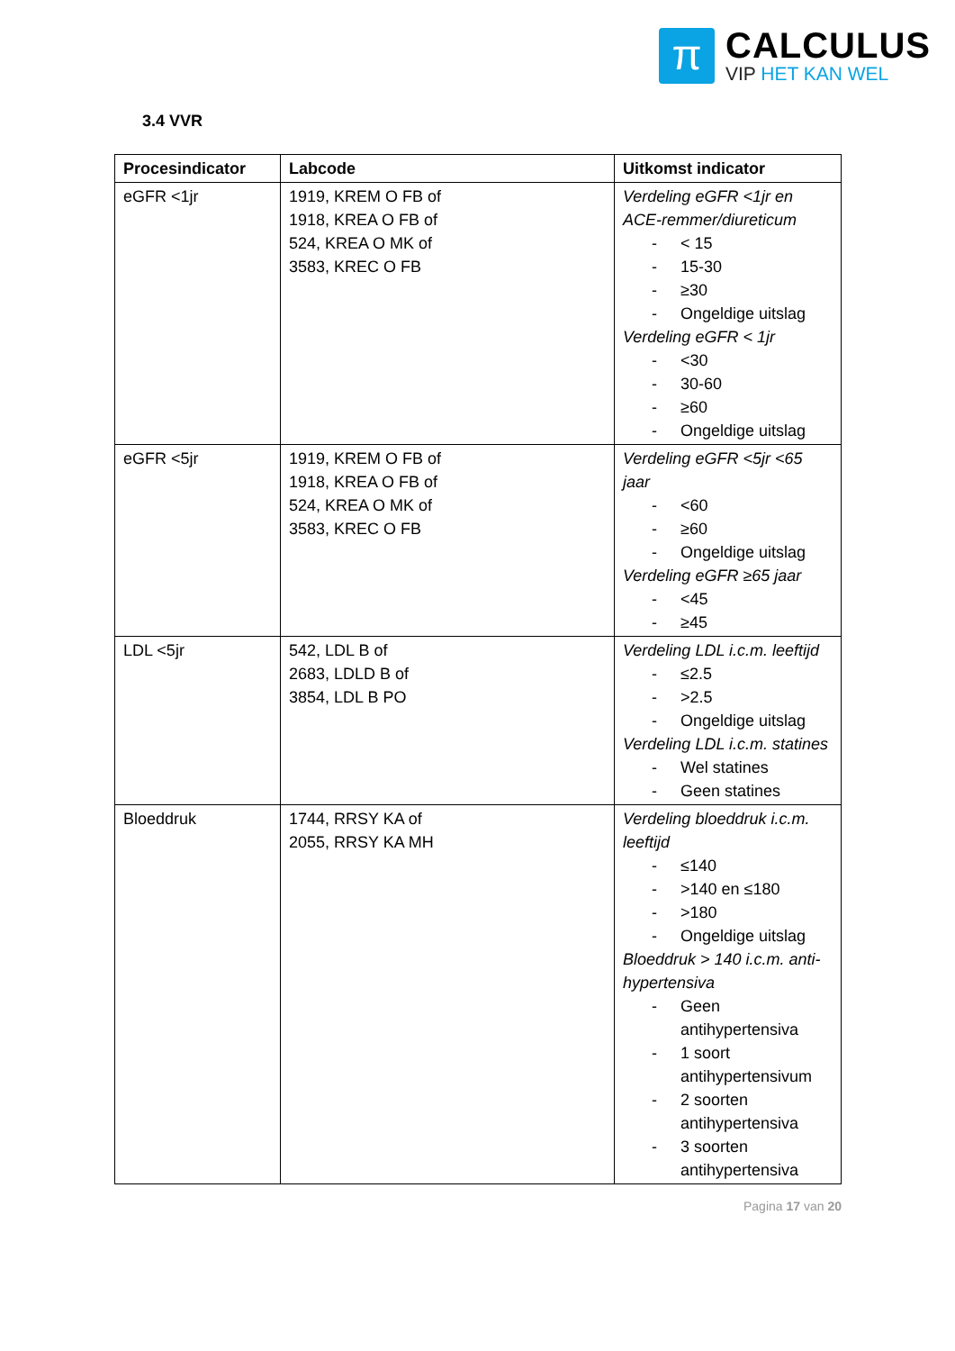π
CALCULUS
VIP HET KAN WEL
3.4 VVR
| Procesindicator | Labcode | Uitkomst indicator |
| --- | --- | --- |
| eGFR <1jr | 1919, KREM O FB of 1918, KREA O FB of 524, KREA O MK of 3583, KREC O FB | Verdeling eGFR <1jr en ACE-remmer/diureticum - < 15 - 15-30 - ≥30 - Ongeldige uitslag Verdeling eGFR < 1jr - <30 - 30-60 - ≥60 - Ongeldige uitslag |
| eGFR <5jr | 1919, KREM O FB of 1918, KREA O FB of 524, KREA O MK of 3583, KREC O FB | Verdeling eGFR <5jr <65 jaar - <60 - ≥60 - Ongeldige uitslag Verdeling eGFR ≥65 jaar - <45 - ≥45 |
| LDL <5jr | 542, LDL B of 2683, LDLD B of 3854, LDL B PO | Verdeling LDL i.c.m. leeftijd - ≤2.5 - >2.5 - Ongeldige uitslag Verdeling LDL i.c.m. statines - Wel statines - Geen statines |
| Bloeddruk | 1744, RRSY KA of 2055, RRSY KA MH | Verdeling bloeddruk i.c.m. leeftijd - ≤140 - >140 en ≤180 - >180 - Ongeldige uitslag Bloeddruk > 140 i.c.m. anti-hypertensiva - Geen antihypertensiva - 1 soort antihypertensivum - 2 soorten antihypertensiva - 3 soorten antihypertensiva |
Pagina 17 van 20